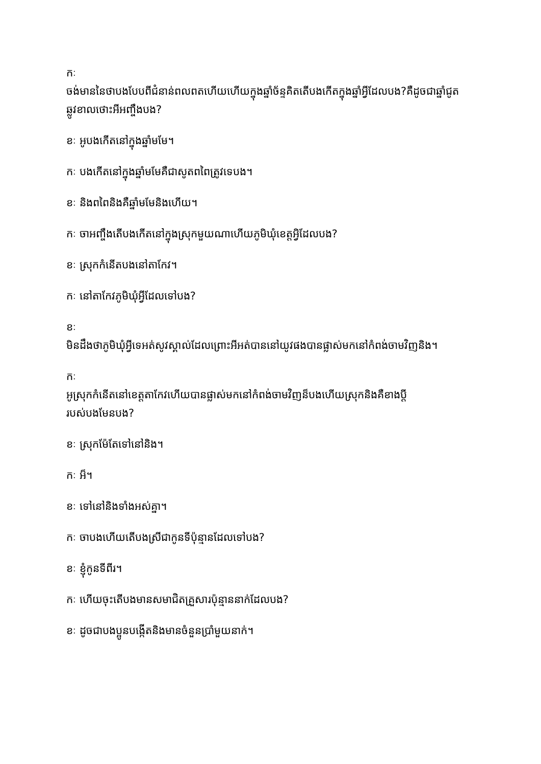កៈ
ចង់មាននៃថាបងបែបពីជំនាន់ពលពតហើយហើយក្នុងឆ្នាំច័ន្ទគិតតើបងកើតក្នុងឆ្នាំអ្វីដែលបង?គឺដូចជាឆ្នាំជូតឆ្លូវខាលថោះអីអញ្ចឹងបង?
ខៈ អូបងកើតនៅក្នុងឆ្នាំមមែ។
កៈ បងកើតនៅក្នុងឆ្នាំមមែគឺជាសូតពពៃត្រូវទេបង។
ខៈ និងពពៃនិងគឺឆ្នាំមមែនិងហើយ។
កៈ ចាអញ្ចឹងតើបងកើតនៅក្នុងស្រុកមួយណាហើយភូមិឃុំខេត្តអ្វិដែលបង?
ខៈ ស្រុកកំនើតបងនៅតាកែវ។
កៈ នៅតាកែវភូមិឃុំអ្វីដែលទៅបង?
ខៈ
មិនដឹងថាភូមិឃុំអ្វីទេអត់សូវស្គាល់ដែលព្រោះអីអត់បាននៅយូវផងបានផ្លាស់មកនៅកំពង់ចាមវិញនិង។
កៈ
អូស្រុកកំនើតនៅខេត្តតាកែវហើយបានផ្លាស់មកនៅកំពង់ចាមវិញន៏បងហើយស្រុកនិងគឺខាងប្តីរបស់បងមែនបង?
ខៈ ស្រុកម៉ែតែទៅនៅនិង។
កៈ អ៏។
ខៈ ទៅនៅនិងទាំងអស់គ្នា។
កៈ ចាបងហើយតើបងស្រីជាកូនទីប៉ុន្មានដែលទៅបង?
ខៈ ខ្ញុំកូនទីពីរ។
កៈ ហើយចុះតើបងមានសមាជិតគ្រួសារប៉ុន្មាននាក់ដែលបង?
ខៈ ដូចជាបងប្អូនបង្កើតនិងមានចំនួនប្រាំមួយនាក់។